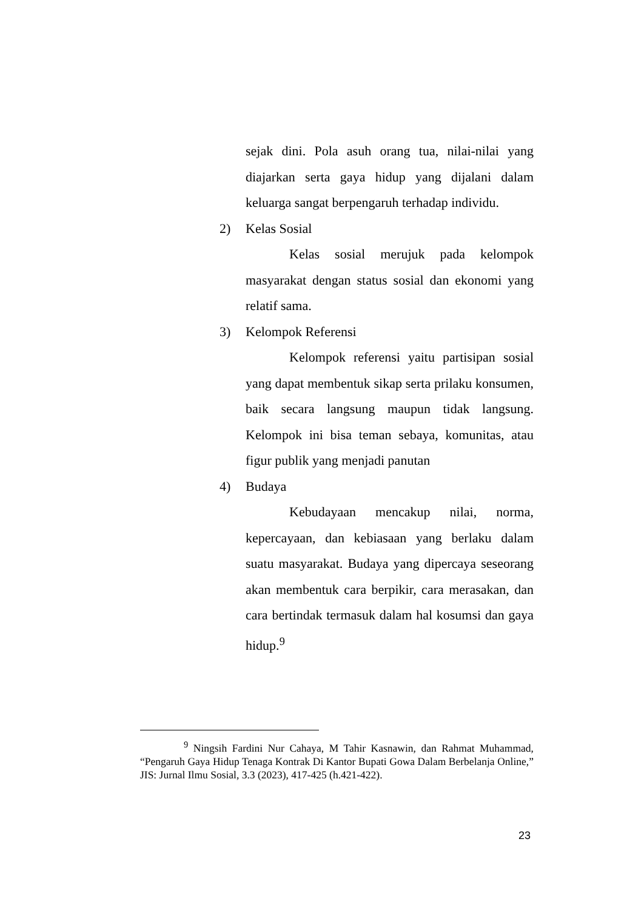sejak dini. Pola asuh orang tua, nilai-nilai yang diajarkan serta gaya hidup yang dijalani dalam keluarga sangat berpengaruh terhadap individu.
2) Kelas Sosial
Kelas sosial merujuk pada kelompok masyarakat dengan status sosial dan ekonomi yang relatif sama.
3) Kelompok Referensi
Kelompok referensi yaitu partisipan sosial yang dapat membentuk sikap serta prilaku konsumen, baik secara langsung maupun tidak langsung. Kelompok ini bisa teman sebaya, komunitas, atau figur publik yang menjadi panutan
4) Budaya
Kebudayaan mencakup nilai, norma, kepercayaan, dan kebiasaan yang berlaku dalam suatu masyarakat. Budaya yang dipercaya seseorang akan membentuk cara berpikir, cara merasakan, dan cara bertindak termasuk dalam hal kosumsi dan gaya hidup.<sup>9</sup>
<sup>9</sup> Ningsih Fardini Nur Cahaya, M Tahir Kasnawin, dan Rahmat Muhammad, “Pengaruh Gaya Hidup Tenaga Kontrak Di Kantor Bupati Gowa Dalam Berbelanja Online,” JIS: Jurnal Ilmu Sosial, 3.3 (2023), 417-425 (h.421-422).
23